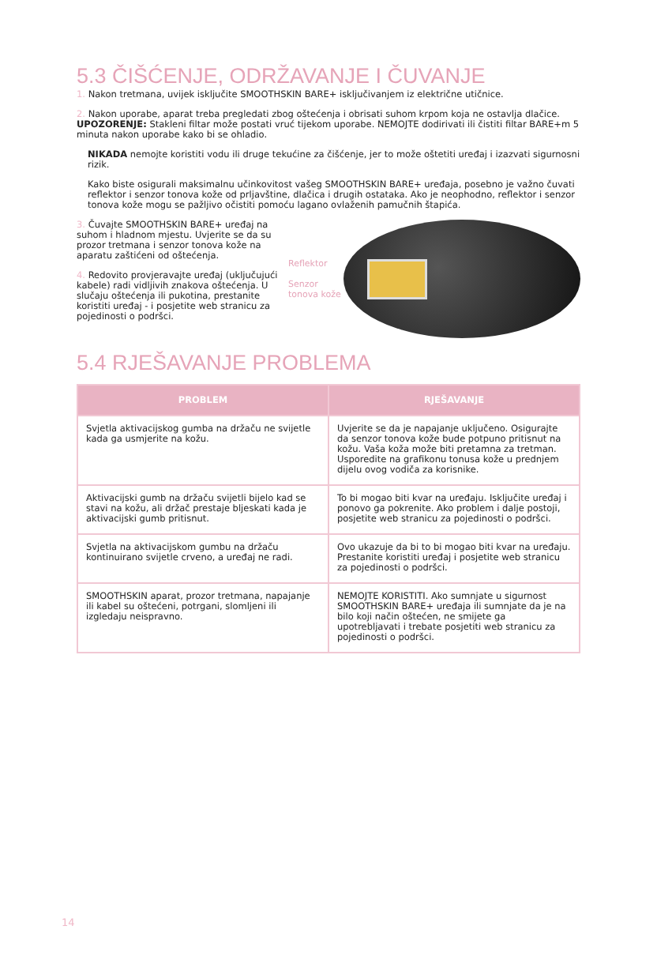5.3 ČIŠĆENJE, ODRŽAVANJE I ČUVANJE
1. Nakon tretmana, uvijek isključite SMOOTHSKIN BARE+ isključivanjem iz električne utičnice.
2. Nakon uporabe, aparat treba pregledati zbog oštećenja i obrisati suhom krpom koja ne ostavlja dlačice. UPOZORENJE: Stakleni filtar može postati vruć tijekom uporabe. NEMOJTE dodirivati ili čistiti filtar BARE+m 5 minuta nakon uporabe kako bi se ohladio.
NIKADA nemojte koristiti vodu ili druge tekućine za čišćenje, jer to može oštetiti uređaj i izazvati sigurnosni rizik.
Kako biste osigurali maksimalnu učinkovitost vašeg SMOOTHSKIN BARE+ uređaja, posebno je važno čuvati reflektor i senzor tonova kože od prljavštine, dlačica i drugih ostataka. Ako je neophodno, reflektor i senzor tonova kože mogu se pažljivo očistiti pomoću lagano ovlaženih pamučnih štapića.
3. Čuvajte SMOOTHSKIN BARE+ uređaj na suhom i hladnom mjestu. Uvjerite se da su prozor tretmana i senzor tonova kože na aparatu zaštićeni od oštećenja.
4. Redovito provjeravajte uređaj (uključujući kabele) radi vidljivih znakova oštećenja. U slučaju oštećenja ili pukotina, prestanite koristiti uređaj - i posjetite web stranicu za pojedinosti o podršci.
Reflektor
Senzor tonova kože
5.4 RJEŠAVANJE PROBLEMA
| PROBLEM | RJEŠAVANJE |
| --- | --- |
| Svjetla aktivacijskog gumba na držaču ne svijetle kada ga usmjerite na kožu. | Uvjerite se da je napajanje uključeno. Osigurajte da senzor tonova kože bude potpuno pritisnut na kožu. Vaša koža može biti pretamna za tretman. Usporedite na grafikonu tonusa kože u prednjem dijelu ovog vodiča za korisnike. |
| Aktivacijski gumb na držaču svijetli bijelo kad se stavi na kožu, ali držač prestaje bljeskati kada je aktivacijski gumb pritisnut. | To bi mogao biti kvar na uređaju. Isključite uređaj i ponovo ga pokrenite. Ako problem i dalje postoji, posjetite web stranicu za pojedinosti o podršci. |
| Svjetla na aktivacijskom gumbu na držaču kontinuirano svijetle crveno, a uređaj ne radi. | Ovo ukazuje da bi to bi mogao biti kvar na uređaju. Prestanite koristiti uređaj i posjetite web stranicu za pojedinosti o podršci. |
| SMOOTHSKIN aparat, prozor tretmana, napajanje ili kabel su oštećeni, potrgani, slomljeni ili izgledaju neispravno. | NEMOJTE KORISTITI. Ako sumnjate u sigurnost SMOOTHSKIN BARE+ uređaja ili sumnjate da je na bilo koji način oštećen, ne smijete ga upotrebljavati i trebate posjetiti web stranicu za pojedinosti o podršci. |
14